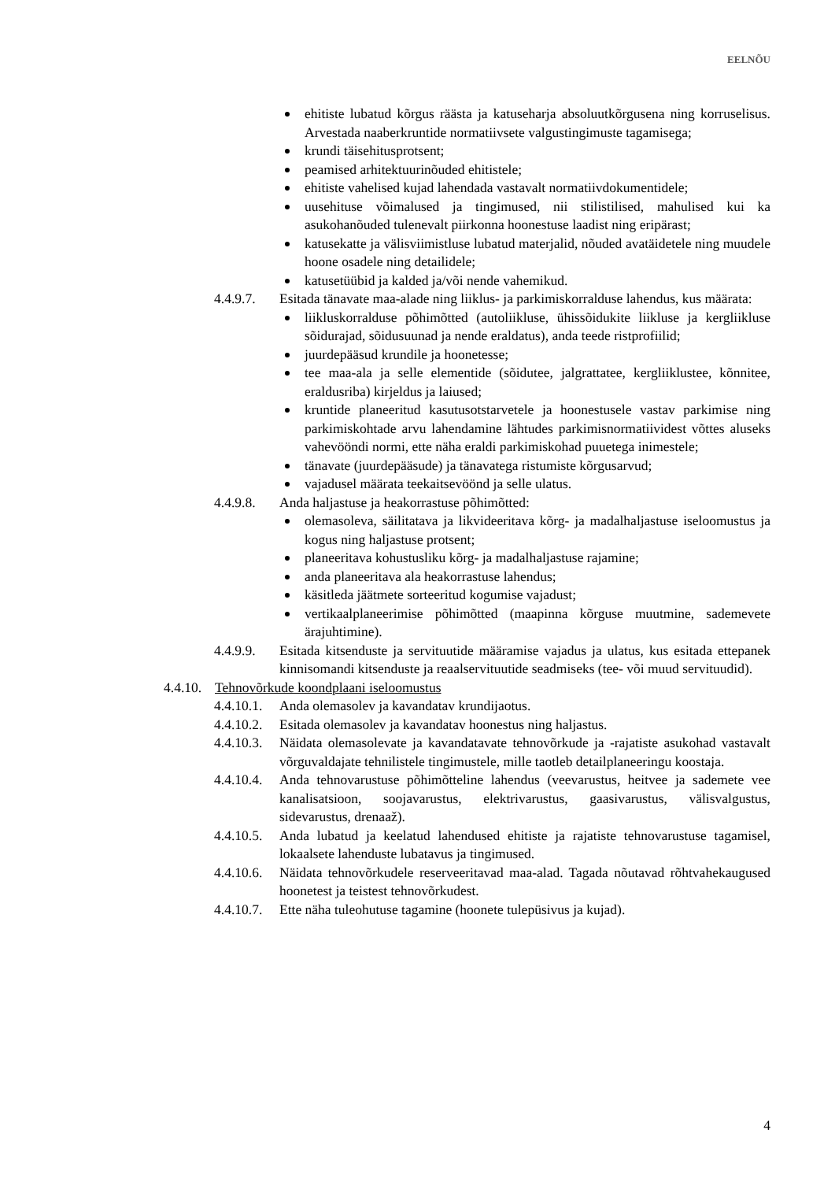EELNÕU
ehitiste lubatud kõrgus räästa ja katuseharja absoluutkõrgusena ning korruselisus. Arvestada naaberkruntide normatiivsete valgustingimuste tagamisega;
krundi täisehitusprotsent;
peamised arhitektuurinõuded ehitistele;
ehitiste vahelised kujad lahendada vastavalt normatiivdokumentidele;
uusehituse võimalused ja tingimused, nii stilistilised, mahulised kui ka asukohanõuded tulenevalt piirkonna hoonestuse laadist ning eripärast;
katusekatte ja välisviimistluse lubatud materjalid, nõuded avatäidetele ning muudele hoone osadele ning detailidele;
katusetüübid ja kalded ja/või nende vahemikud.
4.4.9.7. Esitada tänavate maa-alade ning liiklus- ja parkimiskorralduse lahendus, kus määrata:
liikluskorralduse põhimõtted (autoliikluse, ühissõidukite liikluse ja kergliikluse sõidurajad, sõidusuunad ja nende eraldatus), anda teede ristprofiilid;
juurdepääsud krundile ja hoonetesse;
tee maa-ala ja selle elementide (sõidutee, jalgrattatee, kergliiklustee, kõnnitee, eraldusriba) kirjeldus ja laiused;
kruntide planeeritud kasutusotstarvetele ja hoonestusele vastav parkimise ning parkimiskohtade arvu lahendamine lähtudes parkimisnormatiividest võttes aluseks vahevööndi normi, ette näha eraldi parkimiskohad puuetega inimestele;
tänavate (juurdepääsude) ja tänavatega ristumiste kõrgusarvud;
vajadusel määrata teekaitsevöönd ja selle ulatus.
4.4.9.8. Anda haljastuse ja heakorrastuse põhimõtted:
olemasoleva, säilitatava ja likvideeritava kõrg- ja madalhaljastuse iseloomustus ja kogus ning haljastuse protsent;
planeeritava kohustusliku kõrg- ja madalhaljastuse rajamine;
anda planeeritava ala heakorrastuse lahendus;
käsitleda jäätmete sorteeritud kogumise vajadust;
vertikaalplaneerimise põhimõtted (maapinna kõrguse muutmine, sademevete ärajuhtimine).
4.4.9.9. Esitada kitsenduste ja servituutide määramise vajadus ja ulatus, kus esitada ettepanek kinnisomandi kitsenduste ja reaalservituutide seadmiseks (tee- või muud servituudid).
4.4.10. Tehnovõrkude koondplaani iseloomustus
4.4.10.1. Anda olemasolev ja kavandatav krundijaotus.
4.4.10.2. Esitada olemasolev ja kavandatav hoonestus ning haljastus.
4.4.10.3. Näidata olemasolevate ja kavandatavate tehnovõrkude ja -rajatiste asukohad vastavalt võrguvaldajate tehnilistele tingimustele, mille taotleb detailplaneeringu koostaja.
4.4.10.4. Anda tehnovarustuse põhimõtteline lahendus (veevarustus, heitvee ja sademete vee kanalisatsioon, soojavarustus, elektrivarustus, gaasivarustus, välisvalgustus, sidevarustus, drenaaž).
4.4.10.5. Anda lubatud ja keelatud lahendused ehitiste ja rajatiste tehnovarustuse tagamisel, lokaalsete lahenduste lubatavus ja tingimused.
4.4.10.6. Näidata tehnovõrkudele reserveeritavad maa-alad. Tagada nõutavad rõhtvahekaugused hoonetest ja teistest tehnovõrkudest.
4.4.10.7. Ette näha tuleohutuse tagamine (hoonete tulepüsivus ja kujad).
4